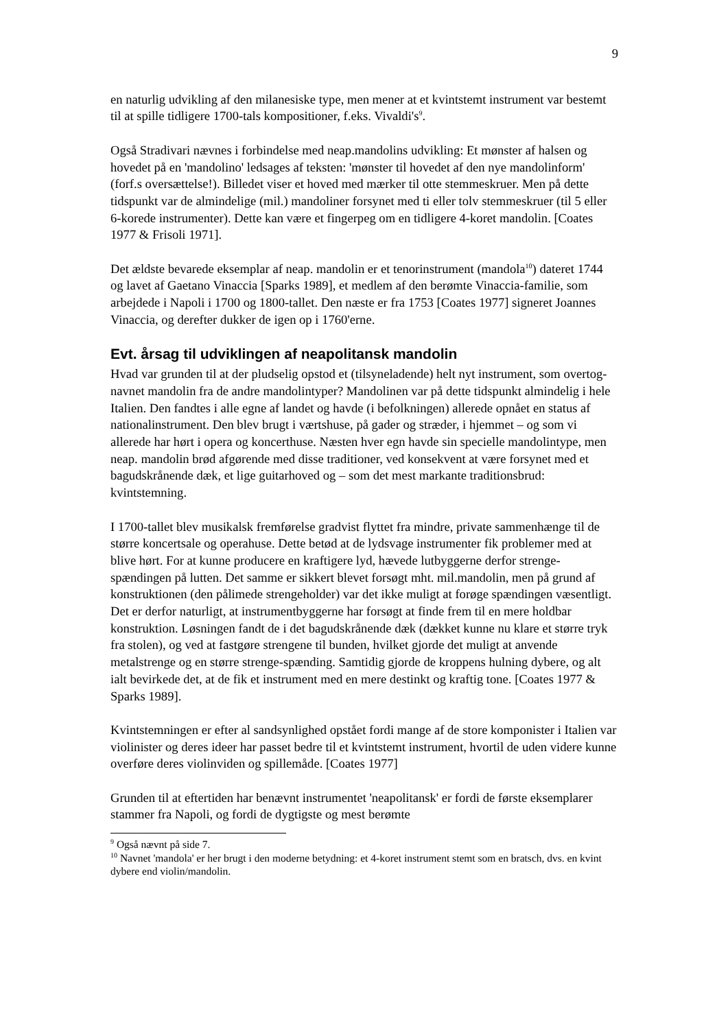9
en naturlig udvikling af den milanesiske type, men mener at et kvintstemt instrument var bestemt til at spille tidligere 1700-tals kompositioner, f.eks. Vivaldi's<sup>9</sup>.
Også Stradivari nævnes i forbindelse med neap.mandolins udvikling: Et mønster af halsen og hovedet på en 'mandolino' ledsages af teksten: 'mønster til hovedet af den nye mandolinform' (forf.s oversættelse!). Billedet viser et hoved med mærker til otte stemmeskruer. Men på dette tidspunkt var de almindelige (mil.) mandoliner forsynet med ti eller tolv stemmeskruer (til 5 eller 6-korede instrumenter). Dette kan være et fingerpeg om en tidligere 4-koret mandolin. [Coates 1977 & Frisoli 1971].
Det ældste bevarede eksemplar af neap. mandolin er et tenorinstrument (mandola<sup>10</sup>) dateret 1744 og lavet af Gaetano Vinaccia [Sparks 1989], et medlem af den berømte Vinaccia-familie, som arbejdede i Napoli i 1700 og 1800-tallet. Den næste er fra 1753 [Coates 1977] signeret Joannes Vinaccia, og derefter dukker de igen op i 1760'erne.
Evt. årsag til udviklingen af neapolitansk mandolin
Hvad var grunden til at der pludselig opstod et (tilsyneladende) helt nyt instrument, som overtog- navnet mandolin fra de andre mandolintyper? Mandolinen var på dette tidspunkt almindelig i hele Italien. Den fandtes i alle egne af landet og havde (i befolkningen) allerede opnået en status af nationalinstrument. Den blev brugt i værtshuse, på gader og stræder, i hjemmet – og som vi allerede har hørt i opera og koncerthuse. Næsten hver egn havde sin specielle mandolintype, men neap. mandolin brød afgørende med disse traditioner, ved konsekvent at være forsynet med et bagudskrånende dæk, et lige guitarhoved og – som det mest markante traditionsbrud: kvintstemning.
I 1700-tallet blev musikalsk fremførelse gradvist flyttet fra mindre, private sammenhænge til de større koncertsale og operahuse. Dette betød at de lydsvage instrumenter fik problemer med at blive hørt. For at kunne producere en kraftigere lyd, hævede lutbyggerne derfor strenge-spændingen på lutten. Det samme er sikkert blevet forsøgt mht. mil.mandolin, men på grund af konstruktionen (den pålimede strengeholder) var det ikke muligt at forøge spændingen væsentligt. Det er derfor naturligt, at instrumentbyggerne har forsøgt at finde frem til en mere holdbar konstruktion. Løsningen fandt de i det bagudskrånende dæk (dækket kunne nu klare et større tryk fra stolen), og ved at fastgøre strengene til bunden, hvilket gjorde det muligt at anvende metalstrenge og en større strenge-spænding. Samtidig gjorde de kroppens hulning dybere, og alt ialt bevirkede det, at de fik et instrument med en mere destinkt og kraftig tone. [Coates 1977 & Sparks 1989].
Kvintstemningen er efter al sandsynlighed opstået fordi mange af de store komponister i Italien var violinister og deres ideer har passet bedre til et kvintstemt instrument, hvortil de uden videre kunne overføre deres violinviden og spillemåde. [Coates 1977]
Grunden til at eftertiden har benævnt instrumentet 'neapolitansk' er fordi de første eksemplarer stammer fra Napoli, og fordi de dygtigste og mest berømte
<sup>9</sup> Også nævnt på side 7.
<sup>10</sup> Navnet 'mandola' er her brugt i den moderne betydning: et 4-koret instrument stemt som en bratsch, dvs. en kvint dybere end violin/mandolin.